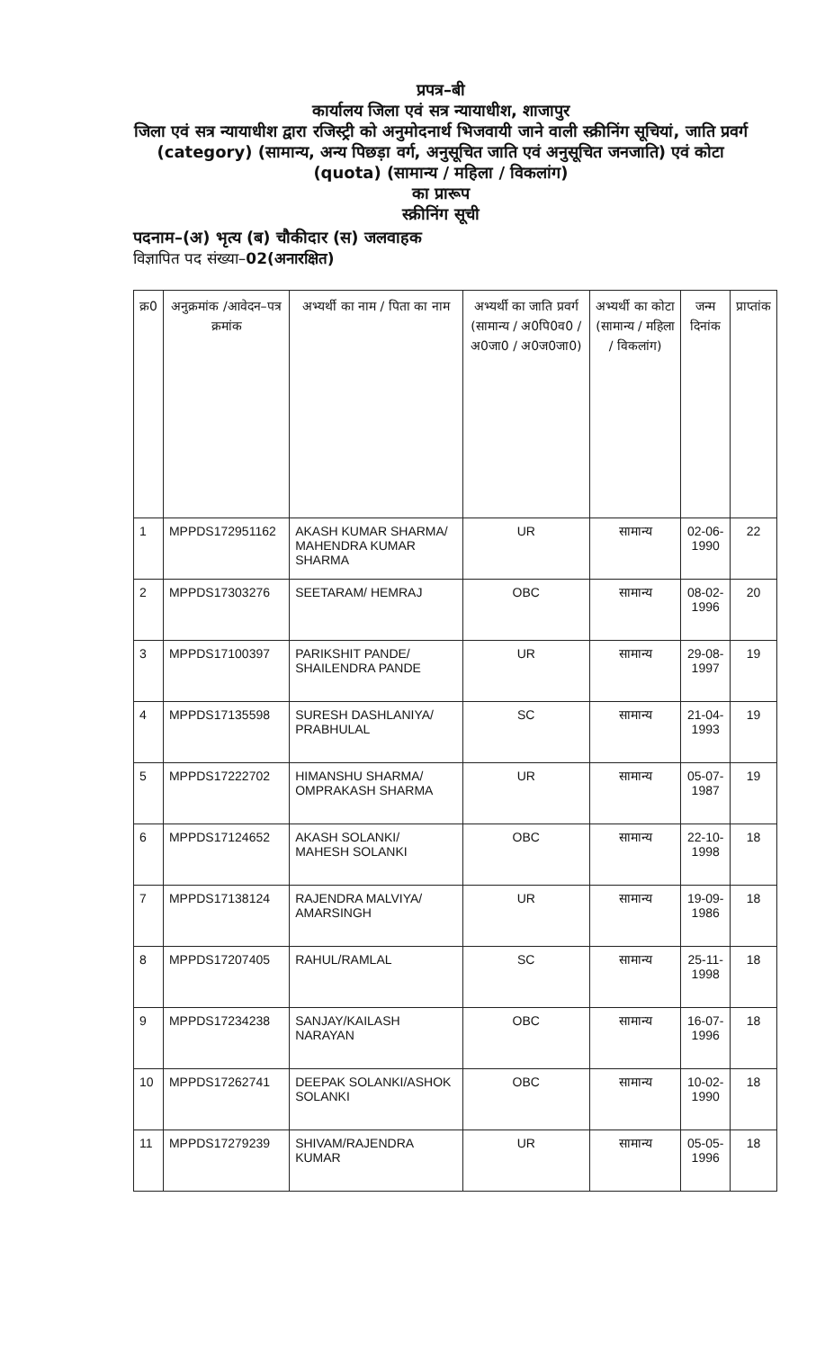प्रपत्र–बी
कार्यालय जिला एवं सत्र न्यायाधीश, शाजापुर
जिला एवं सत्र न्यायाधीश द्वारा रजिस्ट्री को अनुमोदनार्थ भिजवायी जाने वाली स्क्रीनिंग सूचियां, जाति प्रवर्ग (category) (सामान्य, अन्य पिछड़ा वर्ग, अनुसूचित जाति एवं अनुसूचित जनजाति) एवं कोटा (quota) (सामान्य / महिला / विकलांग)
का प्रारूप
स्क्रीनिंग सूची
पदनाम–(अ) भृत्य (ब) चौकीदार (स) जलवाहक
विज्ञापित पद संख्या–02(अनारक्षित)
| क्र0 | अनुक्रमांक /आवेदन–पत्र क्रमांक | अभ्यर्थी का नाम / पिता का नाम | अभ्यर्थी का जाति प्रवर्ग (सामान्य / अ0पि0व0 / अ0जा0 / अ0ज0जा0) | अभ्यर्थी का कोटा (सामान्य / महिला / विकलांग) | जन्म दिनांक | प्राप्तांक |
| --- | --- | --- | --- | --- | --- | --- |
| 1 | MPPDS172951162 | AKASH KUMAR SHARMA/ MAHENDRA KUMAR SHARMA | UR | सामान्य | 02-06-1990 | 22 |
| 2 | MPPDS17303276 | SEETARAM/ HEMRAJ | OBC | सामान्य | 08-02-1996 | 20 |
| 3 | MPPDS17100397 | PARIKSHIT PANDE/ SHAILENDRA PANDE | UR | सामान्य | 29-08-1997 | 19 |
| 4 | MPPDS17135598 | SURESH DASHLANIYA/ PRABHULAL | SC | सामान्य | 21-04-1993 | 19 |
| 5 | MPPDS17222702 | HIMANSHU SHARMA/ OMPRAKASH SHARMA | UR | सामान्य | 05-07-1987 | 19 |
| 6 | MPPDS17124652 | AKASH SOLANKI/ MAHESH SOLANKI | OBC | सामान्य | 22-10-1998 | 18 |
| 7 | MPPDS17138124 | RAJENDRA MALVIYA/ AMARSINGH | UR | सामान्य | 19-09-1986 | 18 |
| 8 | MPPDS17207405 | RAHUL/RAMLAL | SC | सामान्य | 25-11-1998 | 18 |
| 9 | MPPDS17234238 | SANJAY/KAILASH NARAYAN | OBC | सामान्य | 16-07-1996 | 18 |
| 10 | MPPDS17262741 | DEEPAK SOLANKI/ASHOK SOLANKI | OBC | सामान्य | 10-02-1990 | 18 |
| 11 | MPPDS17279239 | SHIVAM/RAJENDRA KUMAR | UR | सामान्य | 05-05-1996 | 18 |